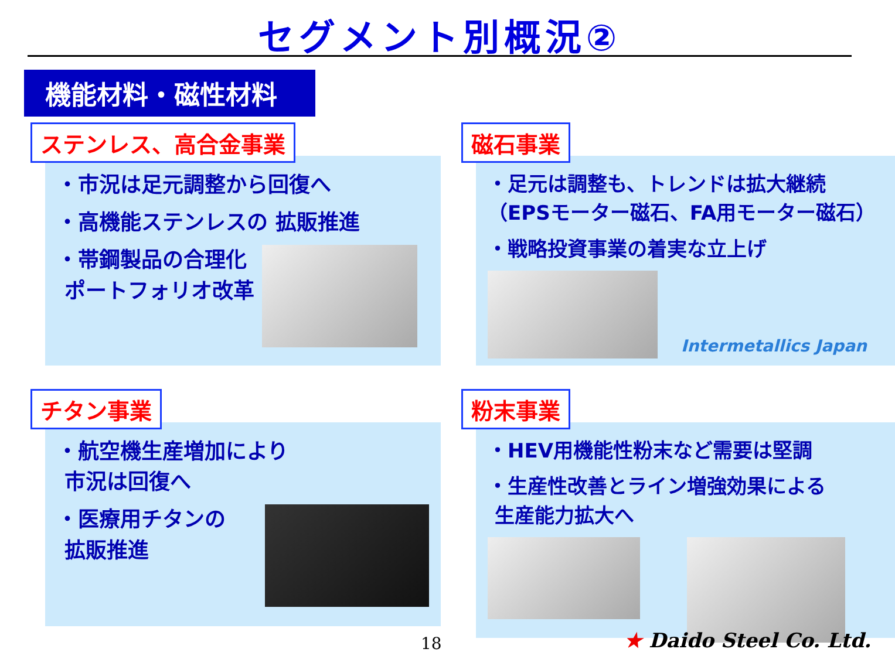セグメント別概況②
機能材料・磁性材料
ステンレス、高合金事業
・市況は足元調整から回復へ
・高機能ステンレスの 拡販推進
・帯鋼製品の合理化
ポートフォリオ改革
磁石事業
・足元は調整も、トレンドは拡大継続
（EPSモーター磁石、FA用モーター磁石）
・戦略投資事業の着実な立上げ
Intermetallics Japan
チタン事業
・航空機生産増加により
市況は回復へ
・医療用チタンの
拡販推進
粉末事業
・HEV用機能性粉末など需要は堅調
・生産性改善とライン増強効果による
生産能力拡大へ
18 ★ Daido Steel Co. Ltd.